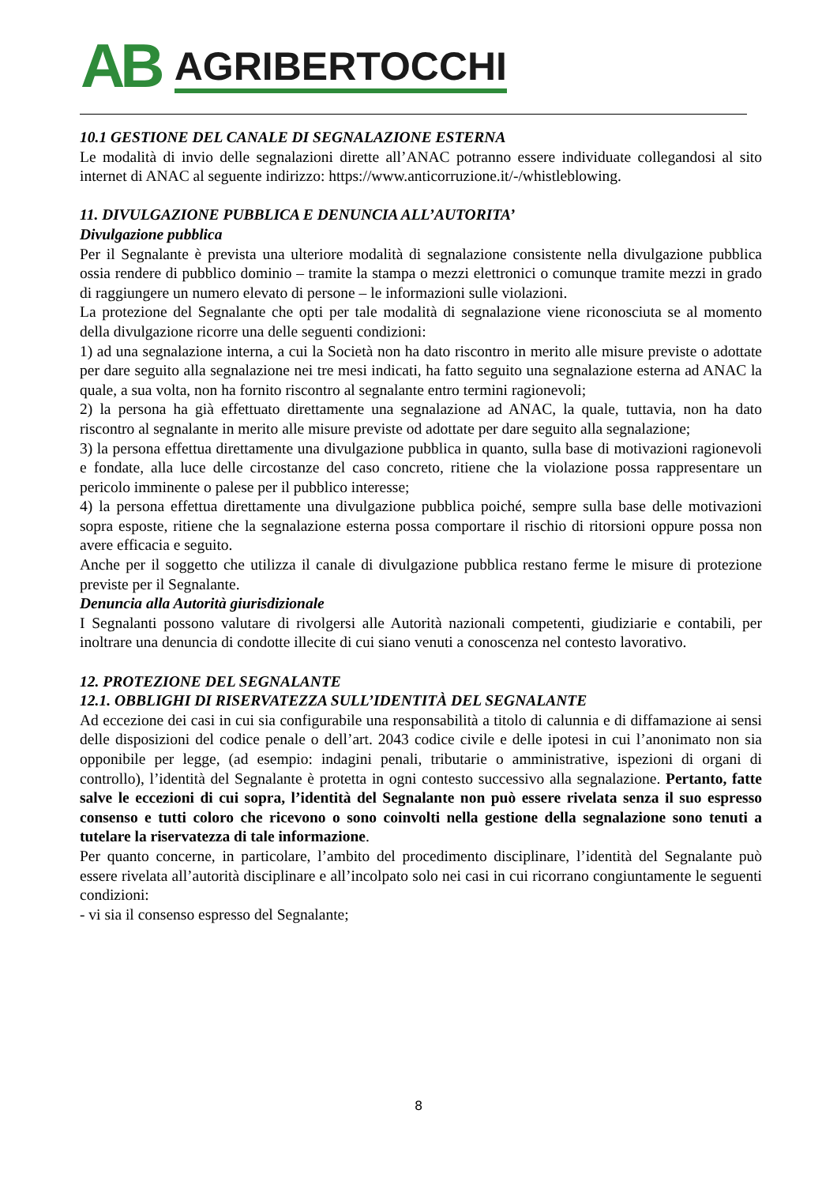AB AGRIBERTOCCHI
10.1 GESTIONE DEL CANALE DI SEGNALAZIONE ESTERNA
Le modalità di invio delle segnalazioni dirette all’ANAC potranno essere individuate collegandosi al sito internet di ANAC al seguente indirizzo: https://www.anticorruzione.it/-/whistleblowing.
11. DIVULGAZIONE PUBBLICA E DENUNCIA ALL’AUTORITA’
Divulgazione pubblica
Per il Segnalante è prevista una ulteriore modalità di segnalazione consistente nella divulgazione pubblica ossia rendere di pubblico dominio – tramite la stampa o mezzi elettronici o comunque tramite mezzi in grado di raggiungere un numero elevato di persone – le informazioni sulle violazioni.
La protezione del Segnalante che opti per tale modalità di segnalazione viene riconosciuta se al momento della divulgazione ricorre una delle seguenti condizioni:
1) ad una segnalazione interna, a cui la Società non ha dato riscontro in merito alle misure previste o adottate per dare seguito alla segnalazione nei tre mesi indicati, ha fatto seguito una segnalazione esterna ad ANAC la quale, a sua volta, non ha fornito riscontro al segnalante entro termini ragionevoli;
2) la persona ha già effettuato direttamente una segnalazione ad ANAC, la quale, tuttavia, non ha dato riscontro al segnalante in merito alle misure previste od adottate per dare seguito alla segnalazione;
3) la persona effettua direttamente una divulgazione pubblica in quanto, sulla base di motivazioni ragionevoli e fondate, alla luce delle circostanze del caso concreto, ritiene che la violazione possa rappresentare un pericolo imminente o palese per il pubblico interesse;
4) la persona effettua direttamente una divulgazione pubblica poiché, sempre sulla base delle motivazioni sopra esposte, ritiene che la segnalazione esterna possa comportare il rischio di ritorsioni oppure possa non avere efficacia e seguito.
Anche per il soggetto che utilizza il canale di divulgazione pubblica restano ferme le misure di protezione previste per il Segnalante.
Denuncia alla Autorità giurisdizionale
I Segnalanti possono valutare di rivolgersi alle Autorità nazionali competenti, giudiziarie e contabili, per inoltrare una denuncia di condotte illecite di cui siano venuti a conoscenza nel contesto lavorativo.
12. PROTEZIONE DEL SEGNALANTE
12.1. OBBLIGHI DI RISERVATEZZA SULL’IDENTITÀ DEL SEGNALANTE
Ad eccezione dei casi in cui sia configurabile una responsabilità a titolo di calunnia e di diffamazione ai sensi delle disposizioni del codice penale o dell’art. 2043 codice civile e delle ipotesi in cui l’anonimato non sia opponibile per legge, (ad esempio: indagini penali, tributarie o amministrative, ispezioni di organi di controllo), l’identità del Segnalante è protetta in ogni contesto successivo alla segnalazione. Pertanto, fatte salve le eccezioni di cui sopra, l’identità del Segnalante non può essere rivelata senza il suo espresso consenso e tutti coloro che ricevono o sono coinvolti nella gestione della segnalazione sono tenuti a tutelare la riservatezza di tale informazione.
Per quanto concerne, in particolare, l’ambito del procedimento disciplinare, l’identità del Segnalante può essere rivelata all’autorità disciplinare e all’incolpato solo nei casi in cui ricorrano congiuntamente le seguenti condizioni:
- vi sia il consenso espresso del Segnalante;
8